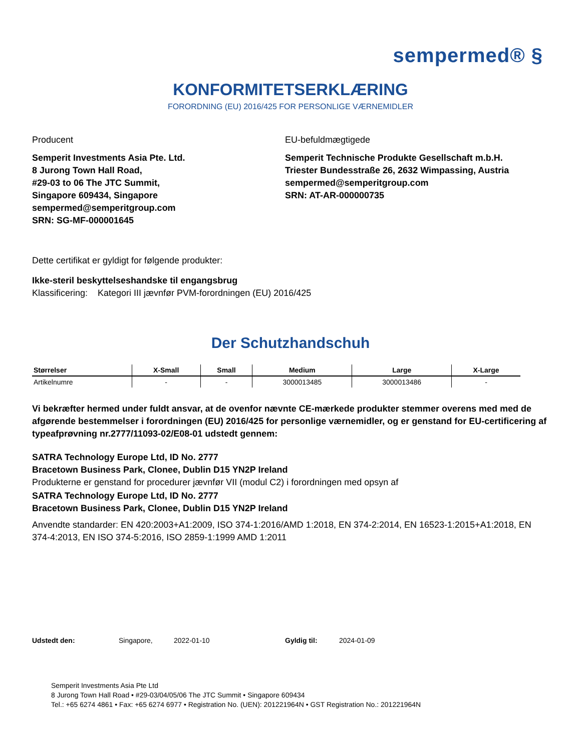sempermed® §
KONFORMITETSERKLÆRING
FORORDNING (EU) 2016/425 FOR PERSONLIGE VÆRNEMIDLER
Producent
Semperit Investments Asia Pte. Ltd.
8 Jurong Town Hall Road,
#29-03 to 06 The JTC Summit,
Singapore 609434, Singapore
sempermed@semperitgroup.com
SRN: SG-MF-000001645
EU-befuldmægtigede
Semperit Technische Produkte Gesellschaft m.b.H.
Triester Bundesstraße 26, 2632 Wimpassing, Austria
sempermed@semperitgroup.com
SRN: AT-AR-000000735
Dette certifikat er gyldigt for følgende produkter:
Ikke-steril beskyttelseshandske til engangsbrug
Klassificering: Kategori III jævnfør PVM-forordningen (EU) 2016/425
Der Schutzhandschuh
| Størrelser | X-Small | Small | Medium | Large | X-Large |
| --- | --- | --- | --- | --- | --- |
| Artikelnumre | - | - | 3000013485 | 3000013486 | - |
Vi bekræfter hermed under fuldt ansvar, at de ovenfor nævnte CE-mærkede produkter stemmer overens med med de afgørende bestemmelser i forordningen (EU) 2016/425 for personlige værnemidler, og er genstand for EU-certificering af typeafprøvning nr.2777/11093-02/E08-01 udstedt gennem:
SATRA Technology Europe Ltd, ID No. 2777
Bracetown Business Park, Clonee, Dublin D15 YN2P Ireland
Produkterne er genstand for procedurer jævnfør VII (modul C2) i forordningen med opsyn af
SATRA Technology Europe Ltd, ID No. 2777
Bracetown Business Park, Clonee, Dublin D15 YN2P Ireland
Anvendte standarder: EN 420:2003+A1:2009, ISO 374-1:2016/AMD 1:2018, EN 374-2:2014, EN 16523-1:2015+A1:2018, EN 374-4:2013, EN ISO 374-5:2016, ISO 2859-1:1999 AMD 1:2011
Udstedt den: Singapore, 2022-01-10 Gyldig til: 2024-01-09
Semperit Investments Asia Pte Ltd
8 Jurong Town Hall Road • #29-03/04/05/06 The JTC Summit • Singapore 609434
Tel.: +65 6274 4861 • Fax: +65 6274 6977 • Registration No. (UEN): 201221964N • GST Registration No.: 201221964N